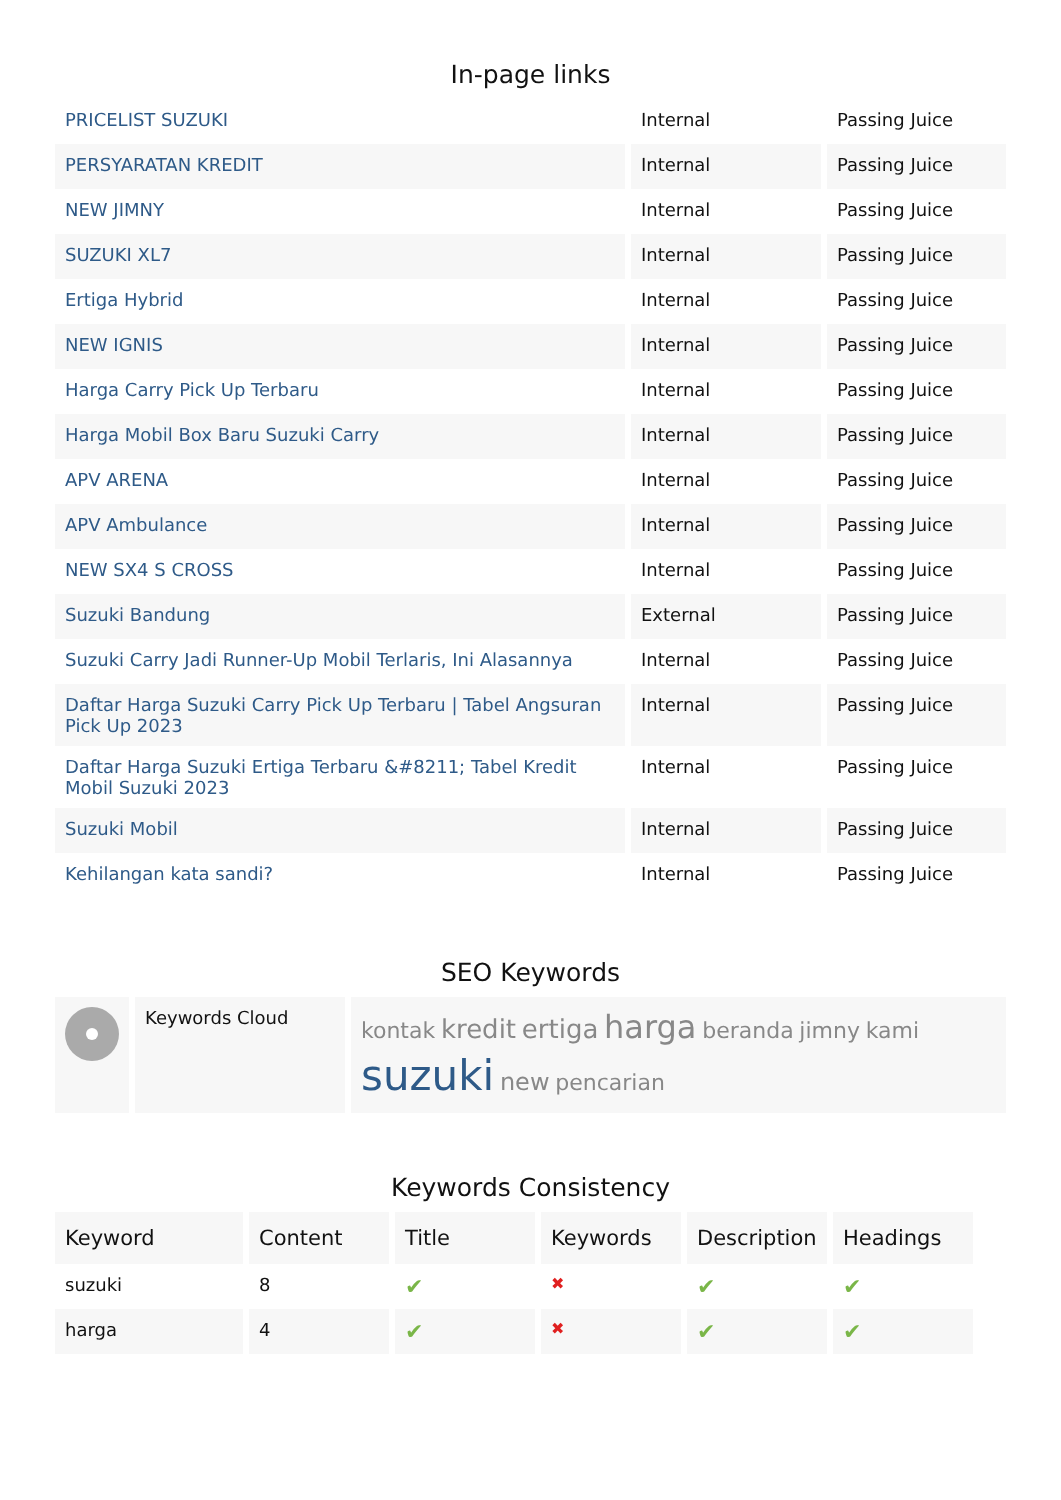In-page links
| PRICELIST SUZUKI | Internal | Passing Juice |
| PERSYARATAN KREDIT | Internal | Passing Juice |
| NEW JIMNY | Internal | Passing Juice |
| SUZUKI XL7 | Internal | Passing Juice |
| Ertiga Hybrid | Internal | Passing Juice |
| NEW IGNIS | Internal | Passing Juice |
| Harga Carry Pick Up Terbaru | Internal | Passing Juice |
| Harga Mobil Box Baru Suzuki Carry | Internal | Passing Juice |
| APV ARENA | Internal | Passing Juice |
| APV Ambulance | Internal | Passing Juice |
| NEW SX4 S CROSS | Internal | Passing Juice |
| Suzuki Bandung | External | Passing Juice |
| Suzuki Carry Jadi Runner-Up Mobil Terlaris, Ini Alasannya | Internal | Passing Juice |
| Daftar Harga Suzuki Carry Pick Up Terbaru / Tabel Angsuran Pick Up 2023 | Internal | Passing Juice |
| Daftar Harga Suzuki Ertiga Terbaru &#8211; Tabel Kredit Mobil Suzuki 2023 | Internal | Passing Juice |
| Suzuki Mobil | Internal | Passing Juice |
| Kehilangan kata sandi? | Internal | Passing Juice |
SEO Keywords
| | Keywords Cloud | kontak kredit ertiga harga beranda jimny kami suzuki new pencarian |
Keywords Consistency
| Keyword | Content | Title | Keywords | Description | Headings |
| --- | --- | --- | --- | --- | --- |
| suzuki | 8 | ✔ | ✖ | ✔ | ✔ |
| harga | 4 | ✔ | ✖ | ✔ | ✔ |